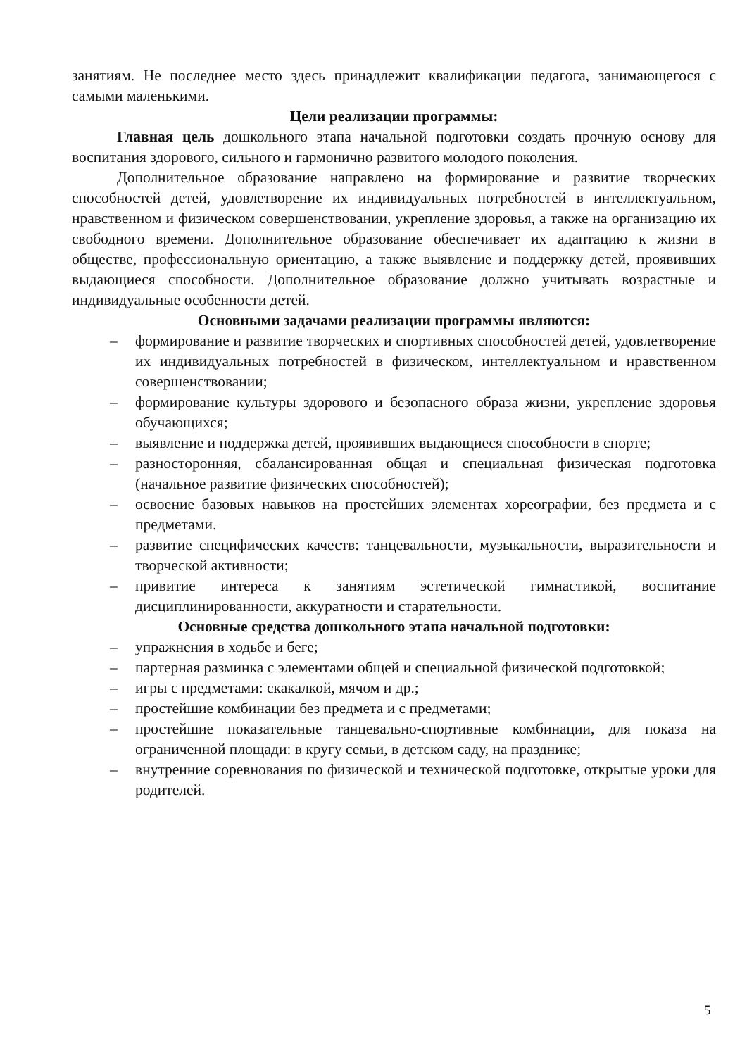занятиям. Не последнее место здесь принадлежит квалификации педагога, занимающегося с самыми маленькими.
Цели реализации программы:
Главная цель дошкольного этапа начальной подготовки создать прочную основу для воспитания здорового, сильного и гармонично развитого молодого поколения.
Дополнительное образование направлено на формирование и развитие творческих способностей детей, удовлетворение их индивидуальных потребностей в интеллектуальном, нравственном и физическом совершенствовании, укрепление здоровья, а также на организацию их свободного времени. Дополнительное образование обеспечивает их адаптацию к жизни в обществе, профессиональную ориентацию, а также выявление и поддержку детей, проявивших выдающиеся способности. Дополнительное образование должно учитывать возрастные и индивидуальные особенности детей.
Основными задачами реализации программы являются:
– формирование и развитие творческих и спортивных способностей детей, удовлетворение их индивидуальных потребностей в физическом, интеллектуальном и нравственном совершенствовании;
– формирование культуры здорового и безопасного образа жизни, укрепление здоровья обучающихся;
– выявление и поддержка детей, проявивших выдающиеся способности в спорте;
– разносторонняя, сбалансированная общая и специальная физическая подготовка (начальное развитие физических способностей);
– освоение базовых навыков на простейших элементах хореографии, без предмета и с предметами.
– развитие специфических качеств: танцевальности, музыкальности, выразительности и творческой активности;
– привитие интереса к занятиям эстетической гимнастикой, воспитание дисциплинированности, аккуратности и старательности.
Основные средства дошкольного этапа начальной подготовки:
– упражнения в ходьбе и беге;
– партерная разминка с элементами общей и специальной физической подготовкой;
– игры с предметами: скакалкой, мячом и др.;
– простейшие комбинации без предмета и с предметами;
– простейшие показательные танцевально-спортивные комбинации, для показа на ограниченной площади: в кругу семьи, в детском саду, на празднике;
– внутренние соревнования по физической и технической подготовке, открытые уроки для родителей.
5